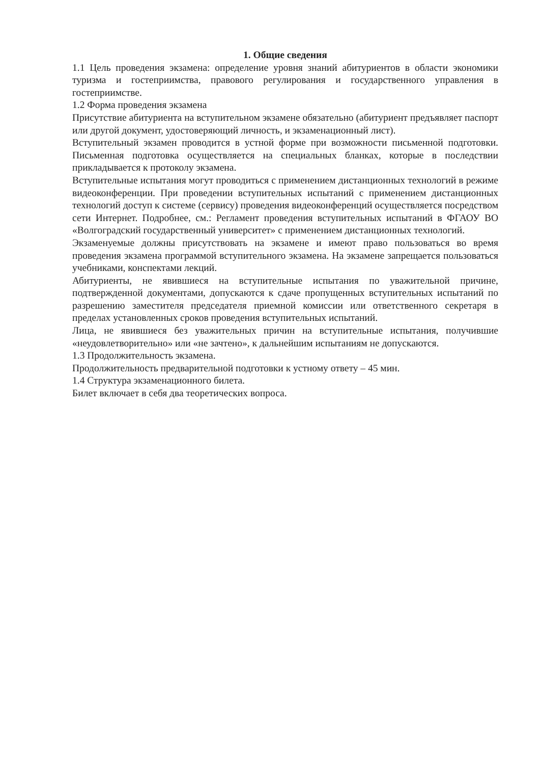1. Общие сведения
1.1 Цель проведения экзамена: определение уровня знаний абитуриентов в области экономики туризма и гостеприимства, правового регулирования и государственного управления в гостеприимстве.
1.2 Форма проведения экзамена
Присутствие абитуриента на вступительном экзамене обязательно (абитуриент предъявляет паспорт или другой документ, удостоверяющий личность, и экзаменационный лист).
Вступительный экзамен проводится в устной форме при возможности письменной подготовки. Письменная подготовка осуществляется на специальных бланках, которые в последствии прикладывается к протоколу экзамена.
Вступительные испытания могут проводиться с применением дистанционных технологий в режиме видеоконференции. При проведении вступительных испытаний с применением дистанционных технологий доступ к системе (сервису) проведения видеоконференций осуществляется посредством сети Интернет. Подробнее, см.: Регламент проведения вступительных испытаний в ФГАОУ ВО «Волгоградский государственный университет» с применением дистанционных технологий.
Экзаменуемые должны присутствовать на экзамене и имеют право пользоваться во время проведения экзамена программой вступительного экзамена. На экзамене запрещается пользоваться учебниками, конспектами лекций.
Абитуриенты, не явившиеся на вступительные испытания по уважительной причине, подтвержденной документами, допускаются к сдаче пропущенных вступительных испытаний по разрешению заместителя председателя приемной комиссии или ответственного секретаря в пределах установленных сроков проведения вступительных испытаний.
Лица, не явившиеся без уважительных причин на вступительные испытания, получившие «неудовлетворительно» или «не зачтено», к дальнейшим испытаниям не допускаются.
1.3 Продолжительность экзамена.
Продолжительность предварительной подготовки к устному ответу – 45 мин.
1.4 Структура экзаменационного билета.
Билет включает в себя два теоретических вопроса.